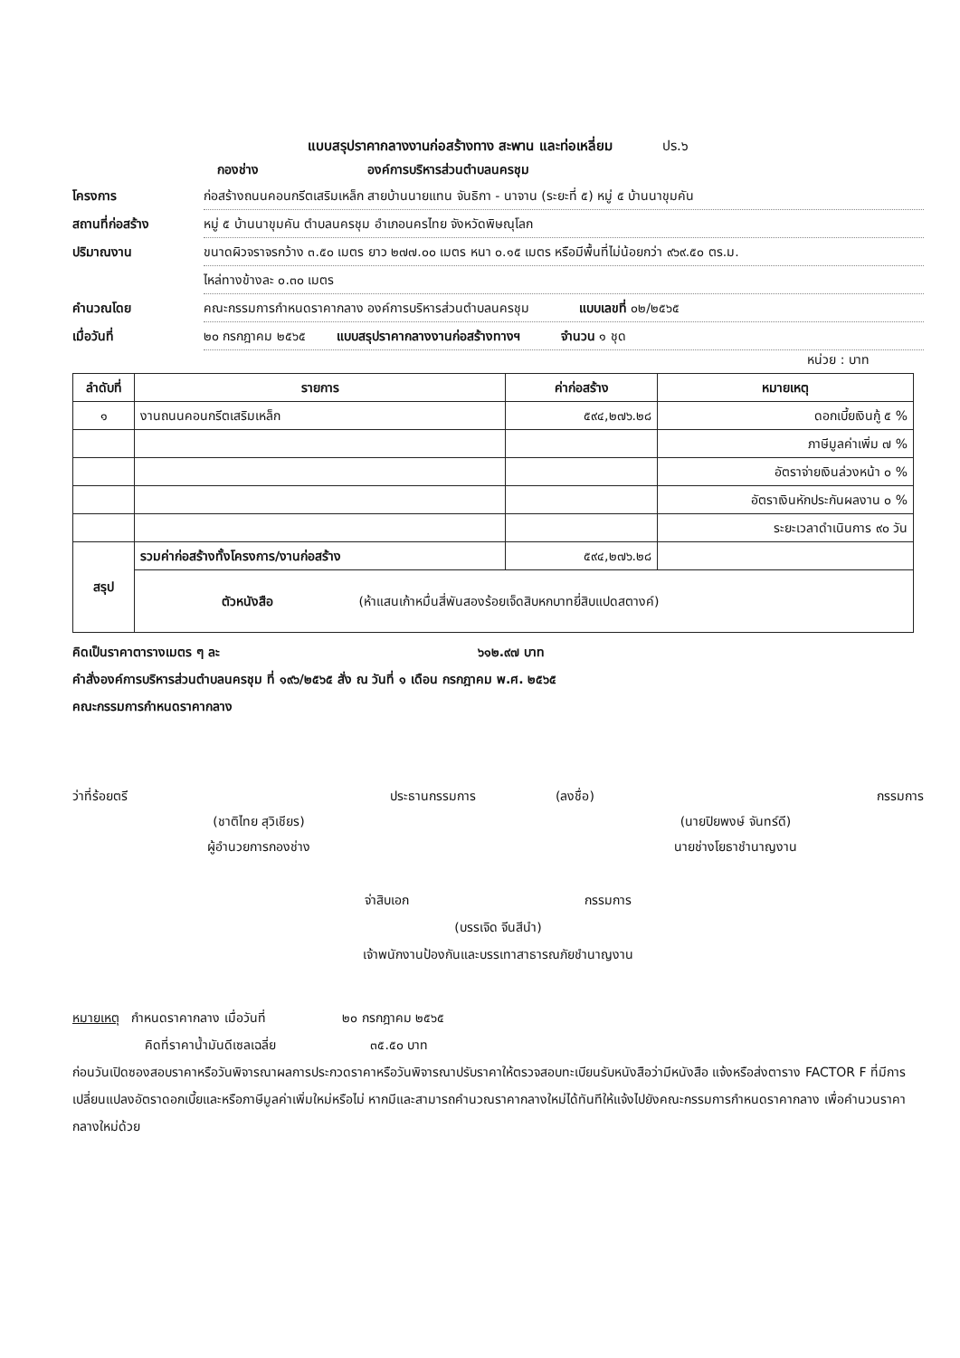แบบสรุปราคากลางงานก่อสร้างทาง สะพาน และท่อเหลี่ยม ปร.๖
กองช่าง องค์การบริหารส่วนตำบลนครชุม
โครงการ ก่อสร้างถนนคอนกรีตเสริมเหล็ก สายบ้านนายแทน จันธิกา - นาจาน (ระยะที่ ๕) หมู่ ๕ บ้านนาขุมคัน
สถานที่ก่อสร้าง หมู่ ๕ บ้านนาขุมคัน ตำบลนครชุม อำเภอนครไทย จังหวัดพิษณุโลก
ปริมาณงาน ขนาดผิวจราจรกว้าง ๓.๕๐ เมตร ยาว ๒๗๗.๐๐ เมตร หนา ๐.๑๕ เมตร หรือมีพื้นที่ไม่น้อยกว่า ๙๖๙.๕๐ ตร.ม.
ไหล่ทางข้างละ ๐.๓๐ เมตร
คำนวณโดย คณะกรรมการกำหนดราคากลาง องค์การบริหารส่วนตำบลนครชุม แบบเลขที่ ๐๒/๒๕๖๕
เมื่อวันที่ ๒๐ กรกฎาคม ๒๕๖๕ แบบสรุปราคากลางงานก่อสร้างทางฯ จำนวน ๑ ชุด
หน่วย : บาท
| ลำดับที่ | รายการ | ค่าก่อสร้าง | หมายเหตุ |
| --- | --- | --- | --- |
| ๑ | งานถนนคอนกรีตเสริมเหล็ก | ๕๙๔,๒๗๖.๒๘ | ดอกเบี้ยเงินกู้ ๕ % |
| | | | ภาษีมูลค่าเพิ่ม ๗ % |
| | | | อัตราจ่ายเงินล่วงหน้า ๐ % |
| | | | อัตราเงินหักประกันผลงาน ๐ % |
| | | | ระยะเวลาดำเนินการ ๙๐ วัน |
| สรุป | รวมค่าก่อสร้างทั้งโครงการ/งานก่อสร้าง | ๕๙๔,๒๗๖.๒๘ | |
| | ตัวหนังสือ (ห้าแสนเก้าหมื่นสี่พันสองร้อยเจ็ดสิบหกบาทยี่สิบแปดสตางค์) | | |
คิดเป็นราคาตารางเมตร ๆ ละ ๖๑๒.๙๗ บาท
คำสั่งองค์การบริหารส่วนตำบลนครชุม ที่ ๑๙๖/๒๕๖๕ สั่ง ณ วันที่ ๑ เดือน กรกฎาคม พ.ศ. ๒๕๖๕
คณะกรรมการกำหนดราคากลาง
ว่าที่ร้อยตรี
(ชาติไทย สุวิเชียร)
ผู้อำนวยการกองช่าง
ประธานกรรมการ (ลงชื่อ)
(นายปิยพงษ์ จันทร์ดี)
นายช่างโยธาชำนาญงาน
กรรมการ
จ่าสิบเอก กรรมการ
(บรรเจิด จีนสีนำ)
เจ้าพนักงานป้องกันและบรรเทาสาธารณภัยชำนาญงาน
หมายเหตุ กำหนดราคากลาง เมื่อวันที่ ๒๐ กรกฎาคม ๒๕๖๕
คิดที่ราคาน้ำมันดีเซลเฉลี่ย ๓๕.๕๐ บาท
ก่อนวันเปิดซองสอบราคาหรือวันพิจารณาผลการประกวดราคาหรือวันพิจารณาปรับราคาให้ตรวจสอบทะเบียนรับหนังสือว่ามีหนังสือ แจ้งหรือส่งตาราง FACTOR F ที่มีการเปลี่ยนแปลงอัตราดอกเบี้ยและหรือภาษีมูลค่าเพิ่มใหม่หรือไม่ หากมีและสามารถคำนวณราคากลางใหม่ได้ทันทีให้แจ้งไปยังคณะกรรมการกำหนดราคากลาง เพื่อคำนวนราคากลางใหม่ด้วย